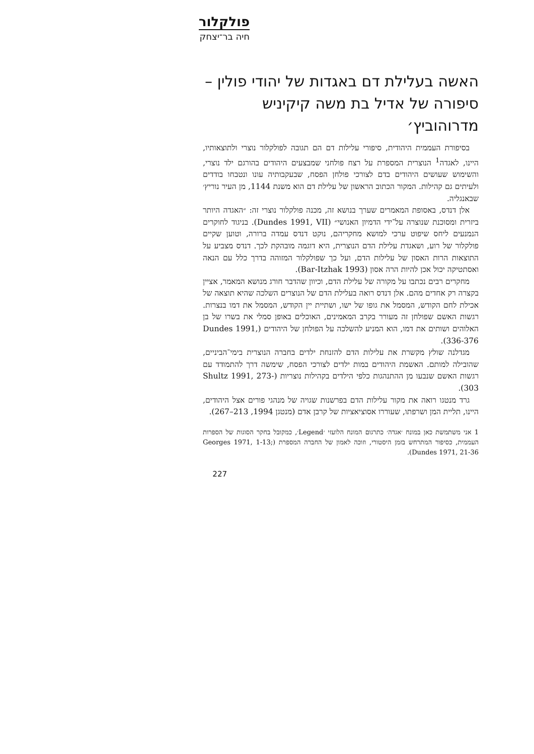פולקלור
חיה בר־יצחק
האשה בעלילת דם באגדות של יהודי פולין – סיפורה של אדיל בת משה קיקיניש מדרוהוביץ׳
בסיפורת העממית היהודית, סיפורי עלילות דם הם תגובה לפולקלור נוצרי ולתוצאותיו, היינו, לאגדה<sup>1</sup> הנוצרית המספרת על רצח פולחני שמבצעים היהודים בהורגם ילד נוצרי, והשימוש שעושים היהודים בדם לצורכי פולחן הפסח, שבעקבותיה עונו ונטבחו בודדים ולעיתים גם קהילות. המקור הכתוב הראשון של עלילת דם הוא משנת 1144, מן העיר נוריץ׳ שבאנגליה.
אלן דנדס, באסופת המאמרים שערך בנושא זה, מכנה פולקלור נוצרי זה: ״האגדה היותר ביזרית ומסוכנת שנוצרה על־ידי הדמיון האנושי״ (Dundes 1991, VII). בניגוד לחוקרים הנמנעים ליחס שיפוט ערכי למושא מחקריהם, נוקט דנדס עמדה ברורה, וטוען שקיים פולקלור של רוע, ושאגדת עלילת הדם הנוצרית, היא דוגמה מובהקת לכך. דנדס מצביע על התוצאות הרות האסון של עלילות הדם, ועל כך שפולקלור המזוהה בדרך כלל עם הנאה ואסתטיקה יכול אכן להיות הרה אסון (Bar-Itzhak 1993).
מחקרים רבים נכתבו על מקורה של עלילת הדם, וכיוון שהדבר חורג מנושא המאמר, אציין בקצרה רק אחדים מהם. אלן דנדס רואה בעלילת הדם של הנוצרים השלכה שהיא תוצאה של אכילת לחם הקודש, המסמל את גופו של ישו, ושתיית יין הקודש, המסמל את דמו בנצרות. רגשות האשם שפולחן זה מעורר בקרב המאמינים, האוכלים באופן סמלי את בשרו של בן האלוהים ושותים את דמו, הוא המניע להשלכה על הפולחן של היהודים (Dundes 1991, 336-376).
מגדלנה שולץ מקשרת את עלילות הדם להזנחת ילדים בחברה הנוצרית בימי־הביניים, שהובילה למותם. האשמת היהודים במות ילדים לצורכי הפסח, שימשה דרך להתמודד עם רגשות האשם שנבעו מן ההתנהגות כלפי הילדים בקהילות נוצריות (Shultz 1991, 273-303).
גרד מנטגו רואה את מקור עלילות הדם בפרשנות שגויה של מנהגי פורים אצל היהודים, היינו, תליית המן ושרפתו, שעוררו אסוציאציות של קרבן אדם (מנטגן 1994, 213–267).
1 אני משתמשת כאן במונח ׳אגדה׳ כתרגום המונח הלועזי ׳Legend׳, כמקובל בחקר הסוגות של הספרות העממית, כסיפור המתרחש בזמן היסטורי, וזוכה לאמון של החברה המספרת (Georges 1971, 1-13; Dundes 1971, 21-36).
227